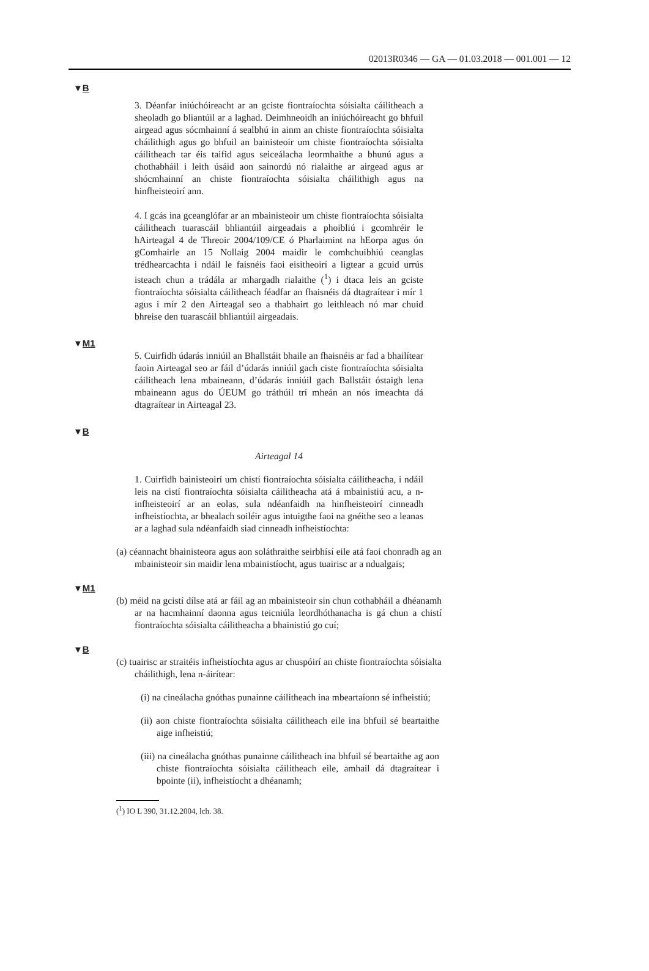02013R0346 — GA — 01.03.2018 — 001.001 — 12
▼B
3. Déanfar iniúchóireacht ar an gciste fiontraíochta sóisialta cáilitheach a sheoladh go bliantúil ar a laghad. Deimhneoidh an iniúchóireacht go bhfuil airgead agus sócmhainní á sealbhú in ainm an chiste fiontraíochta sóisialta cháilithigh agus go bhfuil an bainisteoir um chiste fiontraíochta sóisialta cáilitheach tar éis taifid agus seiceálacha leormhaithe a bhunú agus a chothabháil i leith úsáid aon sainordú nó rialaithe ar airgead agus ar shócmhainní an chiste fiontraíochta sóisialta cháilithigh agus na hinfheisteoirí ann.
4. I gcás ina gceanglófar ar an mbainisteoir um chiste fiontraíochta sóisialta cáilitheach tuarascáil bhliantúil airgeadais a phoibliú i gcomhréir le hAirteagal 4 de Threoir 2004/109/CE ó Pharlaimint na hEorpa agus ón gComhairle an 15 Nollaig 2004 maidir le comhchuibhiú ceanglas trédhearcachta i ndáil le faisnéis faoi eisitheoirí a ligtear a gcuid urrús isteach chun a trádála ar mhargadh rialaithe (<sup>1</sup>) i dtaca leis an gciste fiontraíochta sóisialta cáilitheach féadfar an fhaisnéis dá dtagraítear i mír 1 agus i mír 2 den Airteagal seo a thabhairt go leithleach nó mar chuid bhreise den tuarascáil bhliantúil airgeadais.
▼M1
5. Cuirfidh údarás inniúil an Bhallstáit bhaile an fhaisnéis ar fad a bhailítear faoin Airteagal seo ar fáil d’údarás inniúil gach ciste fiontraíochta sóisialta cáilitheach lena mbaineann, d’údarás inniúil gach Ballstáit óstaigh lena mbaineann agus do ÚEUM go tráthúil trí mheán an nós imeachta dá dtagraítear in Airteagal 23.
▼B
Airteagal 14
1. Cuirfidh bainisteoirí um chistí fiontraíochta sóisialta cáilitheacha, i ndáil leis na cistí fiontraíochta sóisialta cáilitheacha atá á mbainistiú acu, a n-infheisteoirí ar an eolas, sula ndéanfaidh na hinfheisteoirí cinneadh infheistíochta, ar bhealach soiléir agus intuigthe faoi na gnéithe seo a leanas ar a laghad sula ndéanfaidh siad cinneadh infheistíochta:
(a) céannacht bhainisteora agus aon soláthraithe seirbhísí eile atá faoi chonradh ag an mbainisteoir sin maidir lena mbainistíocht, agus tuairisc ar a ndualgais;
▼M1
(b) méid na gcistí dílse atá ar fáil ag an mbainisteoir sin chun cothabháil a dhéanamh ar na hacmhainní daonna agus teicniúla leordhóthanacha is gá chun a chistí fiontraíochta sóisialta cáilitheacha a bhainistiú go cuí;
▼B
(c) tuairisc ar straitéis infheistíochta agus ar chuspóirí an chiste fiontraíochta sóisialta cháilithigh, lena n-áirítear:
(i) na cineálacha gnóthas punainne cáilitheach ina mbeartaíonn sé infheistiú;
(ii) aon chiste fiontraíochta sóisialta cáilitheach eile ina bhfuil sé beartaithe aige infheistiú;
(iii) na cineálacha gnóthas punainne cáilitheach ina bhfuil sé beartaithe ag aon chiste fiontraíochta sóisialta cáilitheach eile, amhail dá dtagraítear i bpointe (ii), infheistíocht a dhéanamh;
(<sup>1</sup>) IO L 390, 31.12.2004, lch. 38.